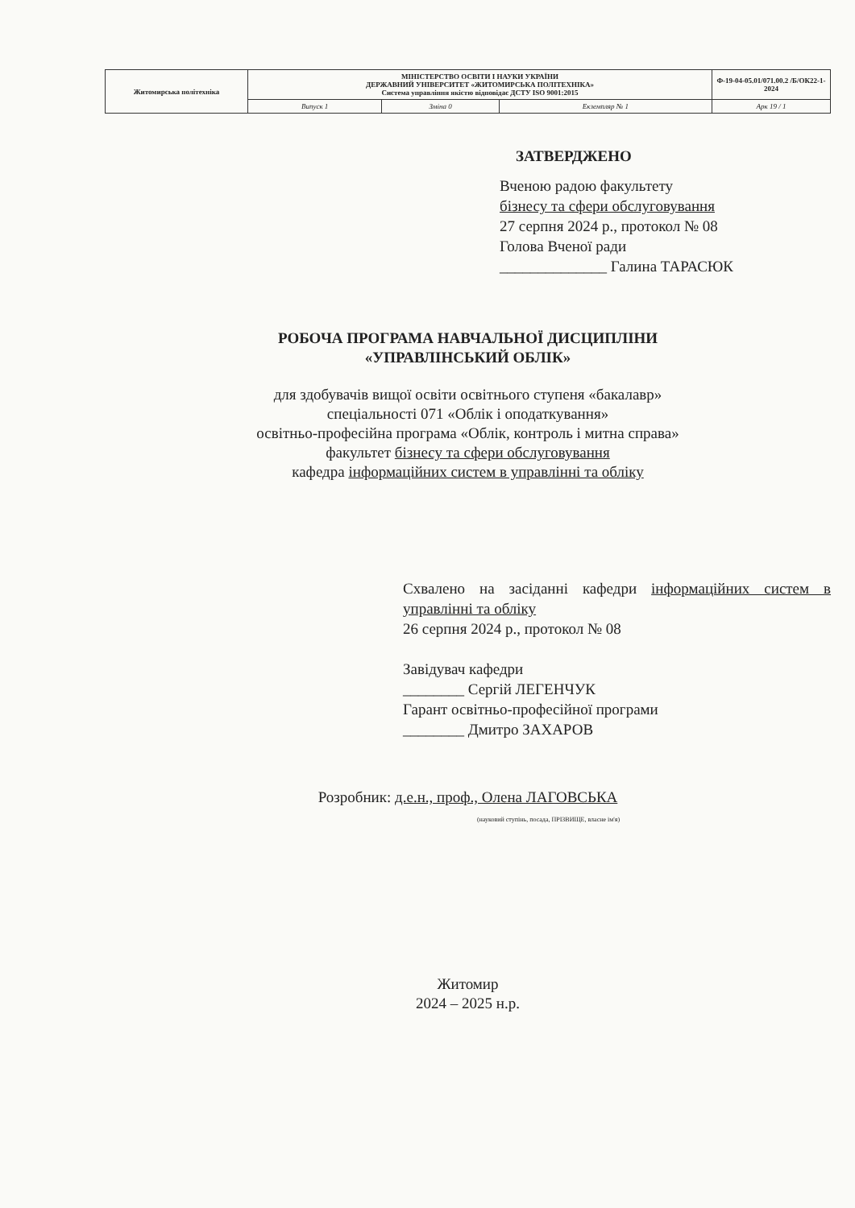| Житомирська політехніка | МІНІСТЕРСТВО ОСВІТИ І НАУКИ УКРАЇНИ ДЕРЖАВНИЙ УНІВЕРСИТЕТ «ЖИТОМИРСЬКА ПОЛІТЕХНІКА» Система управління якістю відповідає ДСТУ ISO 9001:2015 | | | Ф-19-04-05.01/071.00.2 /Б/ОК22-1-2024 |
| | Випуск 1 | Зміна 0 | Екземпляр № 1 | Арк 19 / 1 |
ЗАТВЕРДЖЕНО
Вченою радою факультету
бізнесу та сфери обслуговування
27 серпня 2024 р., протокол № 08
Голова Вченої ради
______________ Галина ТАРАСЮК
РОБОЧА ПРОГРАМА НАВЧАЛЬНОЇ ДИСЦИПЛІНИ
«УПРАВЛІНСЬКИЙ ОБЛІК»
для здобувачів вищої освіти освітнього ступеня «бакалавр»
спеціальності 071 «Облік і оподаткування»
освітньо-професійна програма «Облік, контроль і митна справа»
факультет бізнесу та сфери обслуговування
кафедра інформаційних систем в управлінні та обліку
Схвалено на засіданні кафедри інформаційних систем в управлінні та обліку
26 серпня 2024 р., протокол № 08
Завідувач кафедри
________ Сергій ЛЕГЕНЧУК
Гарант освітньо-професійної програми
________ Дмитро ЗАХАРОВ
Розробник: д.е.н., проф., Олена ЛАГОВСЬКА
(науковий ступінь, посада, ПРІЗВИЩЕ, власне ім'я)
Житомир
2024 – 2025 н.р.